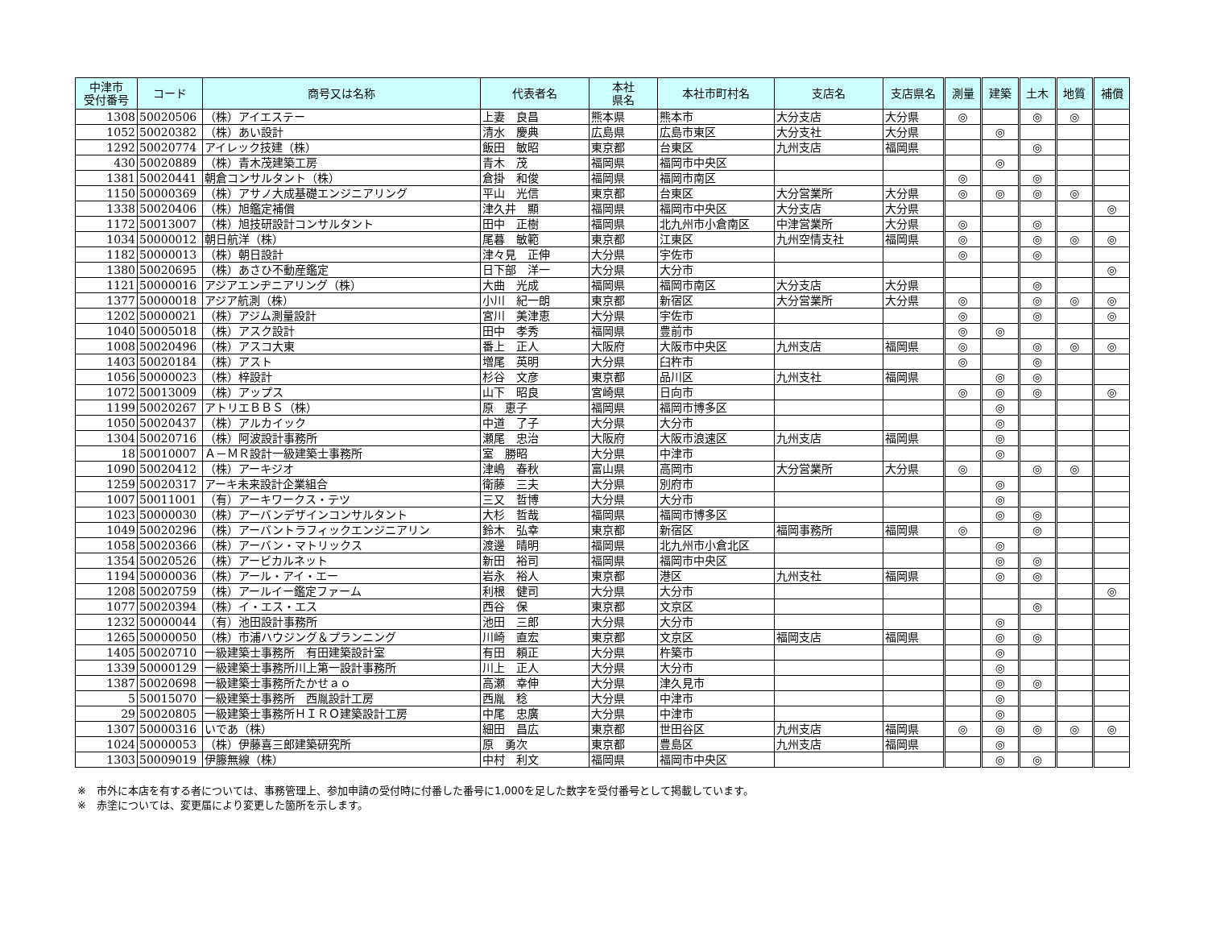| 中津市 受付番号 | コード | 商号又は名称 | 代表者名 | 本社 県名 | 本社市町村名 | 支店名 | 支店県名 | 測量 | 建築 | 土木 | 地質 | 補償 |
| --- | --- | --- | --- | --- | --- | --- | --- | --- | --- | --- | --- | --- |
| 1308 | 50020506 | （株）アイエステー | 上妻 良昌 | 熊本県 | 熊本市 | 大分支店 | 大分県 | ◎ | | ◎ | ◎ | |
| 1052 | 50020382 | （株）あい設計 | 清水 慶典 | 広島県 | 広島市東区 | 大分支社 | 大分県 | | ◎ | | | |
| 1292 | 50020774 | アイレック技建（株） | 飯田 敏昭 | 東京都 | 台東区 | 九州支店 | 福岡県 | | | ◎ | | |
| 430 | 50020889 | （株）青木茂建築工房 | 青木 茂 | 福岡県 | 福岡市中央区 | | | | ◎ | | | |
| 1381 | 50020441 | 朝倉コンサルタント（株） | 倉掛 和俊 | 福岡県 | 福岡市南区 | | | ◎ | | ◎ | | |
| 1150 | 50000369 | （株）アサノ大成基礎エンジニアリング | 平山 光信 | 東京都 | 台東区 | 大分営業所 | 大分県 | ◎ | ◎ | ◎ | ◎ | |
| 1338 | 50020406 | （株）旭鑑定補償 | 津久井 顯 | 福岡県 | 福岡市中央区 | 大分支店 | 大分県 | | | | | ◎ |
| 1172 | 50013007 | （株）旭技研設計コンサルタント | 田中 正樹 | 福岡県 | 北九州市小倉南区 | 中津営業所 | 大分県 | ◎ | | ◎ | | |
| 1034 | 50000012 | 朝日航洋（株） | 尾暮 敏範 | 東京都 | 江東区 | 九州空情支社 | 福岡県 | ◎ | | ◎ | ◎ | ◎ |
| 1182 | 50000013 | （株）朝日設計 | 津々見 正伸 | 大分県 | 宇佐市 | | | ◎ | | ◎ | | |
| 1380 | 50020695 | （株）あさひ不動産鑑定 | 日下部 洋一 | 大分県 | 大分市 | | | | | | | ◎ |
| 1121 | 50000016 | アジアエンヂニアリング（株） | 大曲 光成 | 福岡県 | 福岡市南区 | 大分支店 | 大分県 | | | ◎ | | |
| 1377 | 50000018 | アジア航測（株） | 小川 紀一朗 | 東京都 | 新宿区 | 大分営業所 | 大分県 | ◎ | | ◎ | ◎ | ◎ |
| 1202 | 50000021 | （株）アジム測量設計 | 宮川 美津恵 | 大分県 | 宇佐市 | | | ◎ | | ◎ | | ◎ |
| 1040 | 50005018 | （株）アスク設計 | 田中 孝秀 | 福岡県 | 豊前市 | | | ◎ | ◎ | | | |
| 1008 | 50020496 | （株）アスコ大東 | 番上 正人 | 大阪府 | 大阪市中央区 | 九州支店 | 福岡県 | ◎ | | ◎ | ◎ | ◎ |
| 1403 | 50020184 | （株）アスト | 増尾 英明 | 大分県 | 臼杵市 | | | ◎ | | ◎ | | |
| 1056 | 50000023 | （株）梓設計 | 杉谷 文彦 | 東京都 | 品川区 | 九州支社 | 福岡県 | | ◎ | ◎ | | |
| 1072 | 50013009 | （株）アップス | 山下 昭良 | 宮崎県 | 日向市 | | | ◎ | ◎ | ◎ | | ◎ |
| 1199 | 50020267 | アトリエＢＢＳ（株） | 原 恵子 | 福岡県 | 福岡市博多区 | | | | ◎ | | | |
| 1050 | 50020437 | （株）アルカイック | 中道 了子 | 大分県 | 大分市 | | | | ◎ | | | |
| 1304 | 50020716 | （株）阿波設計事務所 | 瀬尾 忠治 | 大阪府 | 大阪市浪速区 | 九州支店 | 福岡県 | | ◎ | | | |
| 18 | 50010007 | Ａ－ＭＲ設計一級建築士事務所 | 室 勝昭 | 大分県 | 中津市 | | | | ◎ | | | |
| 1090 | 50020412 | （株）アーキジオ | 津嶋 春秋 | 富山県 | 高岡市 | 大分営業所 | 大分県 | ◎ | | ◎ | ◎ | |
| 1259 | 50020317 | アーキ未来設計企業組合 | 衛藤 三夫 | 大分県 | 別府市 | | | | ◎ | | | |
| 1007 | 50011001 | （有）アーキワークス・テツ | 三又 哲博 | 大分県 | 大分市 | | | | ◎ | | | |
| 1023 | 50000030 | （株）アーバンデザインコンサルタント | 大杉 哲哉 | 福岡県 | 福岡市博多区 | | | | ◎ | ◎ | | |
| 1049 | 50020296 | （株）アーバントラフィックエンジニアリン | 鈴木 弘幸 | 東京都 | 新宿区 | 福岡事務所 | 福岡県 | ◎ | | ◎ | | |
| 1058 | 50020366 | （株）アーバン・マトリックス | 渡邊 晴明 | 福岡県 | 北九州市小倉北区 | | | | ◎ | | | |
| 1354 | 50020526 | （株）アービカルネット | 新田 裕司 | 福岡県 | 福岡市中央区 | | | | ◎ | ◎ | | |
| 1194 | 50000036 | （株）アール・アイ・エー | 岩永 裕人 | 東京都 | 港区 | 九州支社 | 福岡県 | | ◎ | ◎ | | |
| 1208 | 50020759 | （株）アールイー鑑定ファーム | 利根 健司 | 大分県 | 大分市 | | | | | | | ◎ |
| 1077 | 50020394 | （株）イ・エス・エス | 西谷 保 | 東京都 | 文京区 | | | | | ◎ | | |
| 1232 | 50000044 | （有）池田設計事務所 | 池田 三郎 | 大分県 | 大分市 | | | | ◎ | | | |
| 1265 | 50000050 | （株）市浦ハウジング＆プランニング | 川崎 直宏 | 東京都 | 文京区 | 福岡支店 | 福岡県 | | ◎ | ◎ | | |
| 1405 | 50020710 | 一級建築士事務所 有田建築設計室 | 有田 頼正 | 大分県 | 杵築市 | | | | ◎ | | | |
| 1339 | 50000129 | 一級建築士事務所川上第一設計事務所 | 川上 正人 | 大分県 | 大分市 | | | | ◎ | | | |
| 1387 | 50020698 | 一級建築士事務所たかせａｏ | 高瀬 幸伸 | 大分県 | 津久見市 | | | | ◎ | ◎ | | |
| 5 | 50015070 | 一級建築士事務所 西胤設計工房 | 西胤 稔 | 大分県 | 中津市 | | | | ◎ | | | |
| 29 | 50020805 | 一級建築士事務所ＨＩＲＯ建築設計工房 | 中尾 忠廣 | 大分県 | 中津市 | | | | ◎ | | | |
| 1307 | 50000316 | いであ（株） | 細田 昌広 | 東京都 | 世田谷区 | 九州支店 | 福岡県 | ◎ | ◎ | ◎ | ◎ | ◎ |
| 1024 | 50000053 | （株）伊藤喜三郎建築研究所 | 原 勇次 | 東京都 | 豊島区 | 九州支店 | 福岡県 | | ◎ | | | |
| 1303 | 50009019 | 伊籐無線（株） | 中村 利文 | 福岡県 | 福岡市中央区 | | | | ◎ | ◎ | | |
※　市外に本店を有する者については、事務管理上、参加申請の受付時に付番した番号に1,000を足した数字を受付番号として掲載しています。
※　赤塗については、変更届により変更した箇所を示します。